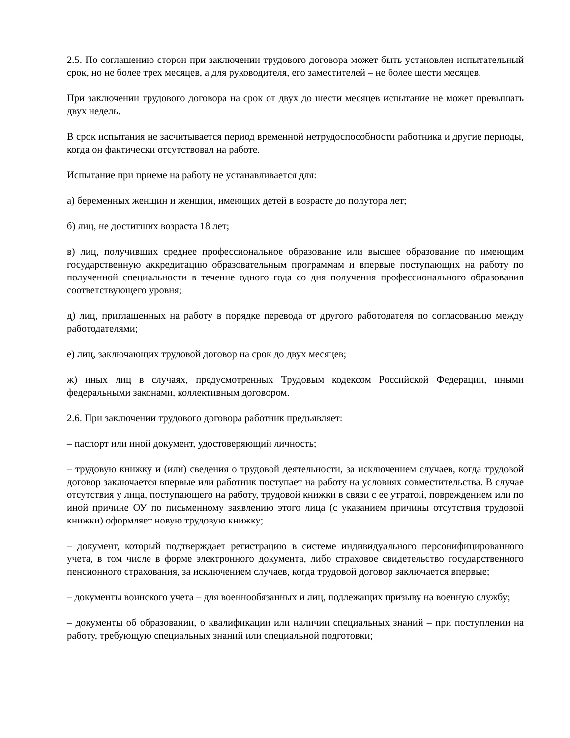2.5. По соглашению сторон при заключении трудового договора может быть установлен испытательный срок, но не более трех месяцев, а для руководителя, его заместителей – не более шести месяцев.
При заключении трудового договора на срок от двух до шести месяцев испытание не может превышать двух недель.
В срок испытания не засчитывается период временной нетрудоспособности работника и другие периоды, когда он фактически отсутствовал на работе.
Испытание при приеме на работу не устанавливается для:
а) беременных женщин и женщин, имеющих детей в возрасте до полутора лет;
б) лиц, не достигших возраста 18 лет;
в) лиц, получивших среднее профессиональное образование или высшее образование по имеющим государственную аккредитацию образовательным программам и впервые поступающих на работу по полученной специальности в течение одного года со дня получения профессионального образования соответствующего уровня;
д) лиц, приглашенных на работу в порядке перевода от другого работодателя по согласованию между работодателями;
е) лиц, заключающих трудовой договор на срок до двух месяцев;
ж) иных лиц в случаях, предусмотренных Трудовым кодексом Российской Федерации, иными федеральными законами, коллективным договором.
2.6. При заключении трудового договора работник предъявляет:
– паспорт или иной документ, удостоверяющий личность;
– трудовую книжку и (или) сведения о трудовой деятельности, за исключением случаев, когда трудовой договор заключается впервые или работник поступает на работу на условиях совместительства. В случае отсутствия у лица, поступающего на работу, трудовой книжки в связи с ее утратой, повреждением или по иной причине ОУ по письменному заявлению этого лица (с указанием причины отсутствия трудовой книжки) оформляет новую трудовую книжку;
– документ, который подтверждает регистрацию в системе индивидуального персонифицированного учета, в том числе в форме электронного документа, либо страховое свидетельство государственного пенсионного страхования, за исключением случаев, когда трудовой договор заключается впервые;
– документы воинского учета – для военнообязанных и лиц, подлежащих призыву на военную службу;
– документы об образовании, о квалификации или наличии специальных знаний – при поступлении на работу, требующую специальных знаний или специальной подготовки;